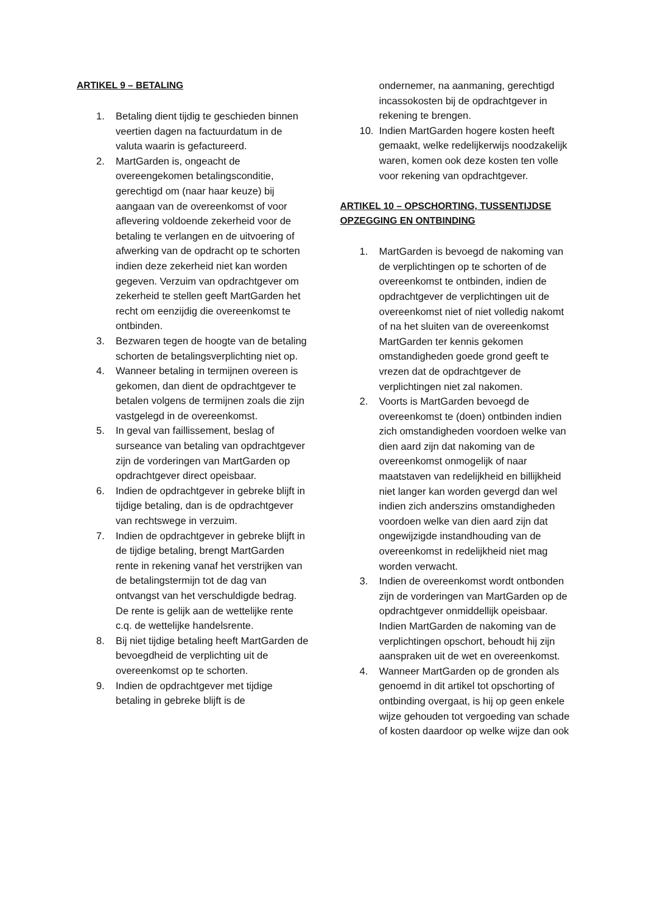ARTIKEL 9 – BETALING
1. Betaling dient tijdig te geschieden binnen veertien dagen na factuurdatum in de valuta waarin is gefactureerd.
2. MartGarden is, ongeacht de overeengekomen betalingsconditie, gerechtigd om (naar haar keuze) bij aangaan van de overeenkomst of voor aflevering voldoende zekerheid voor de betaling te verlangen en de uitvoering of afwerking van de opdracht op te schorten indien deze zekerheid niet kan worden gegeven. Verzuim van opdrachtgever om zekerheid te stellen geeft MartGarden het recht om eenzijdig die overeenkomst te ontbinden.
3. Bezwaren tegen de hoogte van de betaling schorten de betalingsverplichting niet op.
4. Wanneer betaling in termijnen overeen is gekomen, dan dient de opdrachtgever te betalen volgens de termijnen zoals die zijn vastgelegd in de overeenkomst.
5. In geval van faillissement, beslag of surseance van betaling van opdrachtgever zijn de vorderingen van MartGarden op opdrachtgever direct opeisbaar.
6. Indien de opdrachtgever in gebreke blijft in tijdige betaling, dan is de opdrachtgever van rechtswege in verzuim.
7. Indien de opdrachtgever in gebreke blijft in de tijdige betaling, brengt MartGarden rente in rekening vanaf het verstrijken van de betalingstermijn tot de dag van ontvangst van het verschuldigde bedrag. De rente is gelijk aan de wettelijke rente c.q. de wettelijke handelsrente.
8. Bij niet tijdige betaling heeft MartGarden de bevoegdheid de verplichting uit de overeenkomst op te schorten.
9. Indien de opdrachtgever met tijdige betaling in gebreke blijft is de
ondernemer, na aanmaning, gerechtigd incassokosten bij de opdrachtgever in rekening te brengen.
10. Indien MartGarden hogere kosten heeft gemaakt, welke redelijkerwijs noodzakelijk waren, komen ook deze kosten ten volle voor rekening van opdrachtgever.
ARTIKEL 10 – OPSCHORTING, TUSSENTIJDSE OPZEGGING EN ONTBINDING
1. MartGarden is bevoegd de nakoming van de verplichtingen op te schorten of de overeenkomst te ontbinden, indien de opdrachtgever de verplichtingen uit de overeenkomst niet of niet volledig nakomt of na het sluiten van de overeenkomst MartGarden ter kennis gekomen omstandigheden goede grond geeft te vrezen dat de opdrachtgever de verplichtingen niet zal nakomen.
2. Voorts is MartGarden bevoegd de overeenkomst te (doen) ontbinden indien zich omstandigheden voordoen welke van dien aard zijn dat nakoming van de overeenkomst onmogelijk of naar maatstaven van redelijkheid en billijkheid niet langer kan worden gevergd dan wel indien zich anderszins omstandigheden voordoen welke van dien aard zijn dat ongewijzigde instandhouding van de overeenkomst in redelijkheid niet mag worden verwacht.
3. Indien de overeenkomst wordt ontbonden zijn de vorderingen van MartGarden op de opdrachtgever onmiddellijk opeisbaar. Indien MartGarden de nakoming van de verplichtingen opschort, behoudt hij zijn aanspraken uit de wet en overeenkomst.
4. Wanneer MartGarden op de gronden als genoemd in dit artikel tot opschorting of ontbinding overgaat, is hij op geen enkele wijze gehouden tot vergoeding van schade of kosten daardoor op welke wijze dan ook